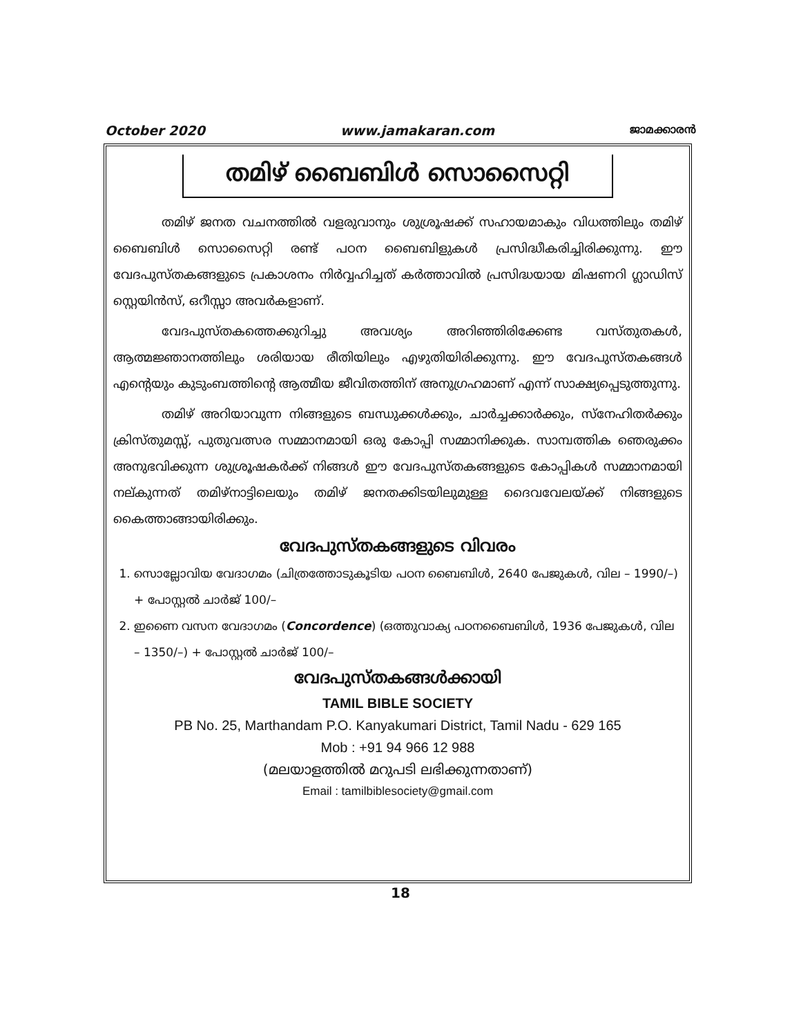October 2020 www.jamakaran.com ജാമക്കാരൻ
തമിഴ് ബൈബിൾ സൊസൈറ്റി
തമിഴ് ജനത വചനത്തിൽ വളരുവാനും ശുശ്രൂഷക്ക് സഹായമാകും വിധത്തിലും തമിഴ് ബൈബിൾ സൊസൈറ്റി രണ്ട് പഠന ബൈബിളുകൾ പ്രസിദ്ധീകരിച്ചിരിക്കുന്നു. ഈ വേദപുസ്തകങ്ങളുടെ പ്രകാശനം നിർവ്വഹിച്ചത് കർത്താവിൽ പ്രസിദ്ധയായ മിഷണറി ഗ്ലാഡിസ് സ്റ്റെയിൻസ്, ഒറീസ്സാ അവർകളാണ്.
വേദപുസ്തകത്തെക്കുറിച്ചു അവശ്യം അറിഞ്ഞിരിക്കേണ്ട വസ്തുതകൾ, ആത്മജ്ഞാനത്തിലും ശരിയായ രീതിയിലും എഴുതിയിരിക്കുന്നു. ഈ വേദപുസ്തകങ്ങൾ എന്റെയും കുടുംബത്തിന്റെ ആത്മീയ ജീവിതത്തിന് അനുഗ്രഹമാണ് എന്ന് സാക്ഷ്യപ്പെടുത്തുന്നു.
തമിഴ് അറിയാവുന്ന നിങ്ങളുടെ ബന്ധുക്കൾക്കും, ചാർച്ചക്കാർക്കും, സ്നേഹിതർക്കും ക്രിസ്തുമസ്സ്, പുതുവത്സര സമ്മാനമായി ഒരു കോപ്പി സമ്മാനിക്കുക. സാമ്പത്തിക ഞെരുക്കം അനുഭവിക്കുന്ന ശുശ്രൂഷകർക്ക് നിങ്ങൾ ഈ വേദപുസ്തകങ്ങളുടെ കോപ്പികൾ സമ്മാനമായി നല്കുന്നത് തമിഴ്നാട്ടിലെയും തമിഴ് ജനതക്കിടയിലുമുള്ള ദൈവവേലയ്ക്ക് നിങ്ങളുടെ കൈത്താങ്ങായിരിക്കും.
വേദപുസ്തകങ്ങളുടെ വിവരം
1. സൊല്ലോവിയ വേദാഗമം (ചിത്രത്തോടുകൂടിയ പഠന ബൈബിൾ, 2640 പേജുകൾ, വില – 1990/–) + പോസ്റ്റൽ ചാർജ് 100/–
2. ഇണൈ വസന വേദാഗമം (Concordence) (ഒത്തുവാക്യ പഠനബൈബിൾ, 1936 പേജുകൾ, വില – 1350/–) + പോസ്റ്റൽ ചാർജ് 100/–
വേദപുസ്തകങ്ങൾക്കായി
TAMIL BIBLE SOCIETY
PB No. 25, Marthandam P.O. Kanyakumari District, Tamil Nadu - 629 165
Mob : +91 94 966 12 988
(മലയാളത്തിൽ മറുപടി ലഭിക്കുന്നതാണ്)
Email : tamilbiblesociety@gmail.com
18